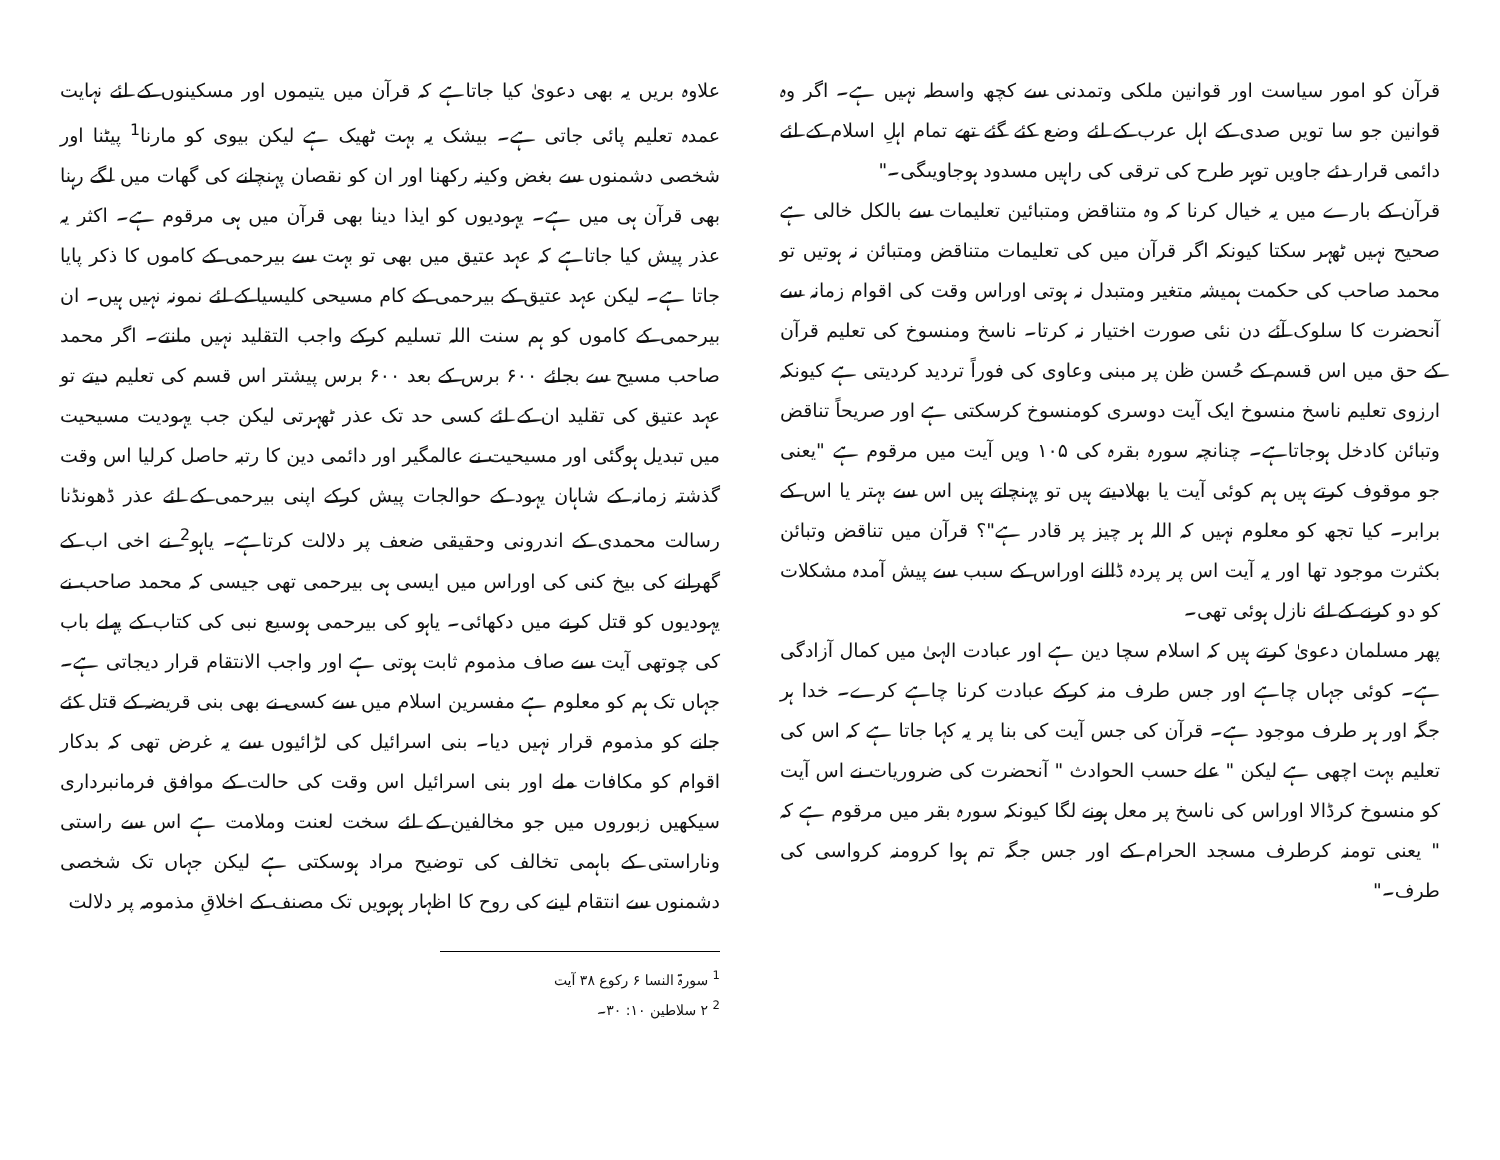قرآن کو امور سیاست اور قوانین ملکی وتمدنی سے کچھ واسطہ نہیں ہے۔ اگر وہ قوانین جو سا تویں صدی کے اہل عرب کے لئے وضع کئے گئے تھے تمام اہلِ اسلام کے لئے دائمی قرار دئے جاویں توہر طرح کی ترقی کی راہیں مسدود ہوجاویںگی۔"
قرآن کے بارے میں یہ خیال کرنا کہ وہ متناقض ومتبائین تعلیمات سے بالکل خالی ہے صحیح نہیں ٹھہر سکتا کیونکہ اگر قرآن میں کی تعلیمات متناقض ومتبائن نہ ہوتیں تو محمد صاحب کی حکمت ہمیشہ متغیر ومتبدل نہ ہوتی اوراس وقت کی اقوام زمانہ سے آنحضرت کا سلوک آئے دن نئی صورت اختیار نہ کرتا۔ ناسخ ومنسوخ کی تعلیم قرآن کے حق میں اس قسم کے حُسن ظن پر مبنی وعاوی کی فوراً تردید کردیتی ہے کیونکہ ارزوی تعلیم ناسخ منسوخ ایک آیت دوسری کومنسوخ کرسکتی ہے اور صریحاً تناقض وتبائن کادخل ہوجاتاہے۔ چنانچہ سورہ بقرہ کی ۱۰۵ ویں آیت میں مرقوم ہے "یعنی جو موقوف کرتے ہیں ہم کوئی آیت یا بھلادیتے ہیں تو پہنچاتے ہیں اس سے بہتر یا اس کے برابر۔ کیا تجھ کو معلوم نہیں کہ اللہ ہر چیز پر قادر ہے"؟ قرآن میں تناقض وتبائن بکثرت موجود تھا اور یہ آیت اس پر پردہ ڈالنے اوراس کے سبب سے پیش آمدہ مشکلات کو دو کرنے کے لئے نازل ہوئی تھی۔
پھر مسلمان دعویٰ کرتے ہیں کہ اسلام سچا دین ہے اور عبادت الہیٰ میں کمال آزادگی ہے۔ کوئی جہاں چاہے اور جس طرف منہ کرکے عبادت کرنا چاہے کرے۔ خدا ہر جگہ اور ہر طرف موجود ہے۔ قرآن کی جس آیت کی بنا پر یہ کہا جاتا ہے کہ اس کی تعلیم بہت اچھی ہے لیکن " علے حسب الحوادث " آنحضرت کی ضروریات نے اس آیت کو منسوخ کرڈالا اوراس کی ناسخ پر معل ہونے لگا کیونکہ سورہ بقر میں مرقوم ہے کہ " یعنی تومنہ کرطرف مسجد الحرام کے اور جس جگہ تم ہوا کرومنہ کرواسی کی طرف۔"
علاوہ بریں یہ بھی دعویٰ کیا جاتاہے کہ قرآن میں یتیموں اور مسکینوں کے لئے نہایت عمدہ تعلیم پائی جاتی ہے۔ بیشک یہ بہت ٹھیک ہے لیکن بیوی کو مارنا<sup>1</sup> پیٹنا اور شخصی دشمنوں سے بغض وکینہ رکھنا اور ان کو نقصان پہنچانے کی گھات میں لگے رہنا بھی قرآن ہی میں ہے۔ یہودیوں کو ایذا دینا بھی قرآن میں ہی مرقوم ہے۔ اکثر یہ عذر پیش کیا جاتاہے کہ عہد عتیق میں بھی تو بہت سے بیرحمی کے کاموں کا ذکر پایا جاتا ہے۔ لیکن عہد عتیق کے بیرحمی کے کام مسیحی کلیسیا کے لئے نمونہ نہیں ہیں۔ ان بیرحمی کے کاموں کو ہم سنت اللہ تسلیم کرکے واجب التقلید نہیں مانتے۔ اگر محمد صاحب مسیح سے بجائے ۶۰۰ برس کے بعد ۶۰۰ برس پیشتر اس قسم کی تعلیم دیتے تو عہد عتیق کی تقلید ان کے لئے کسی حد تک عذر ٹھہرتی لیکن جب یہودیت مسیحیت میں تبدیل ہوگئی اور مسیحیت نے عالمگیر اور دائمی دین کا رتبہ حاصل کرلیا اس وقت گذشتہ زمانہ کے شاہان یہود کے حوالجات پیش کرکے اپنی بیرحمی کے لئے عذر ڈھونڈنا رسالت محمدی کے اندرونی وحقیقی ضعف پر دلالت کرتاہے۔ یاہو<sup>2</sup> نے اخی اب کے گھرانے کی بیخ کنی کی اوراس میں ایسی ہی بیرحمی تھی جیسی کہ محمد صاحب نے یہودیوں کو قتل کرنے میں دکھائی۔ یاہو کی بیرحمی ہوسیع نبی کی کتاب کے پہلے باب کی چوتھی آیت سے صاف مذموم ثابت ہوتی ہے اور واجب الانتقام قرار دیجاتی ہے۔ جہاں تک ہم کو معلوم ہے مفسرین اسلام میں سے کسی نے بھی بنی قریضہ کے قتل کئے جانے کو مذموم قرار نہیں دیا۔ بنی اسرائیل کی لڑائیوں سے یہ غرض تھی کہ بدکار اقوام کو مکافات ملے اور بنی اسرائیل اس وقت کی حالت کے موافق فرمانبرداری سیکھیں زبوروں میں جو مخالفین کے لئے سخت لعنت وملامت ہے اس سے راستی وناراستی کے باہمی تخالف کی توضیح مراد ہوسکتی ہے لیکن جہاں تک شخصی دشمنوں سے انتقام لینے کی روح کا اظہار ہوہویں تک مصنف کے اخلاقِ مذمومہ پر دلالت
<sup>1</sup> سورۃ النسا ۶ رکوع ۳۸ آیت
<sup>2</sup> ۲ سلاطین ۱۰: ۳۰۔